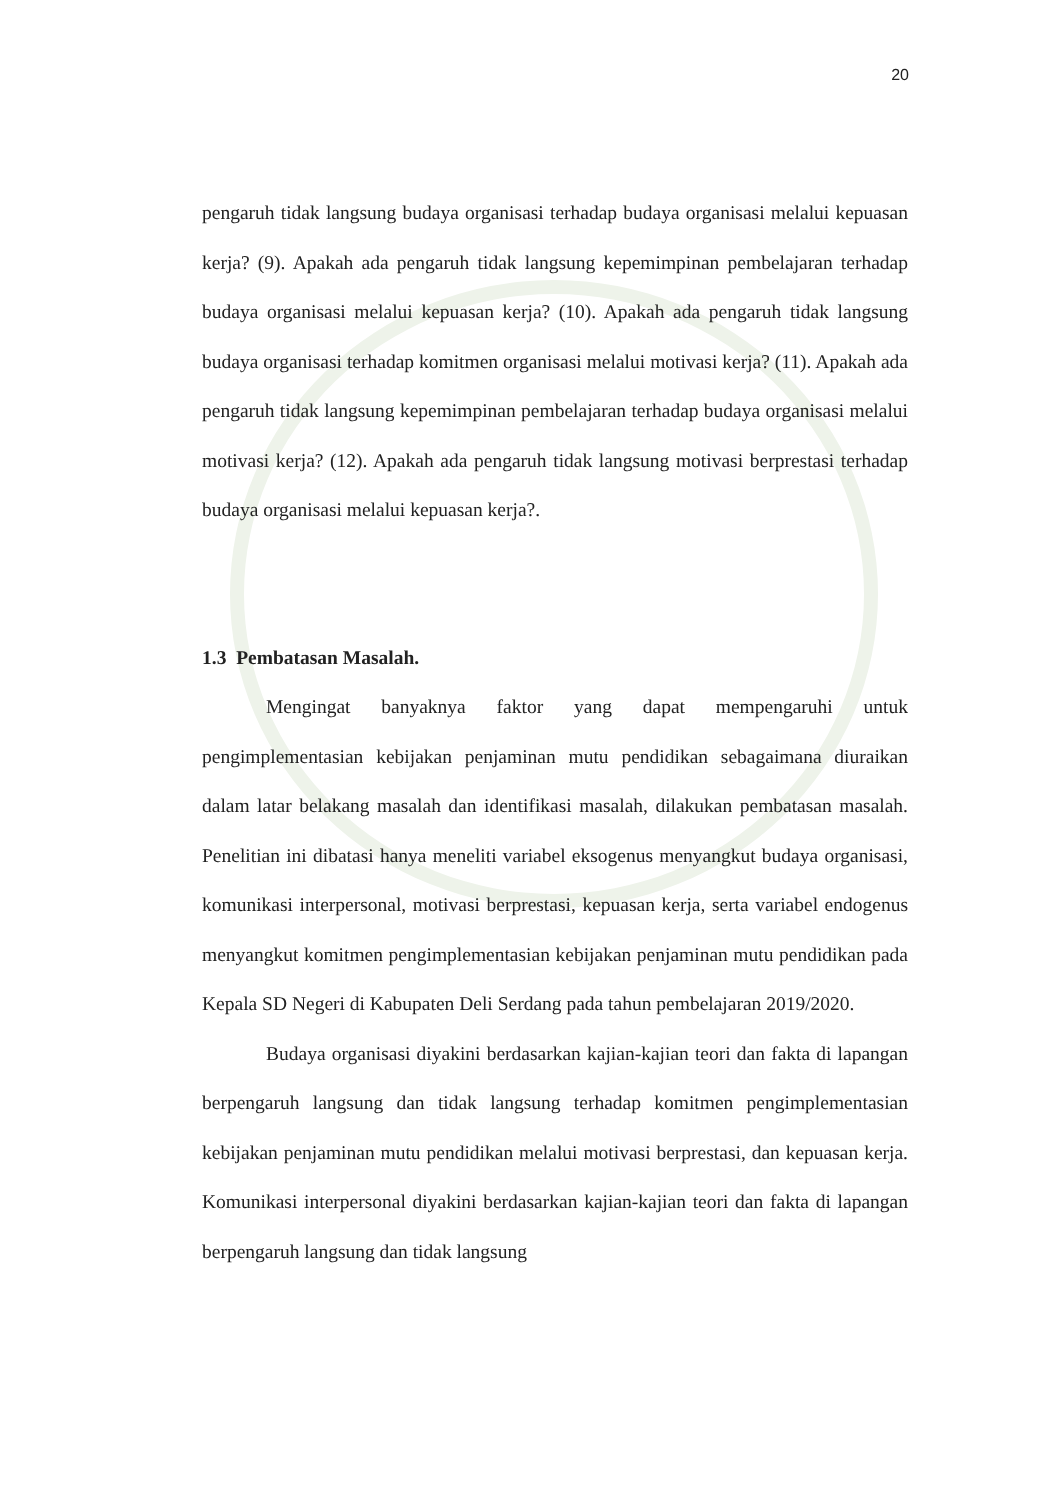20
pengaruh tidak langsung budaya organisasi terhadap budaya organisasi melalui kepuasan kerja? (9). Apakah ada pengaruh tidak langsung kepemimpinan pembelajaran terhadap budaya organisasi melalui kepuasan kerja? (10). Apakah ada pengaruh tidak langsung budaya organisasi terhadap komitmen organisasi melalui motivasi kerja? (11). Apakah ada pengaruh tidak langsung kepemimpinan pembelajaran terhadap budaya organisasi melalui motivasi kerja? (12). Apakah ada pengaruh tidak langsung motivasi berprestasi terhadap budaya organisasi melalui kepuasan kerja?.
1.3 Pembatasan Masalah.
Mengingat banyaknya faktor yang dapat mempengaruhi untuk pengimplementasian kebijakan penjaminan mutu pendidikan sebagaimana diuraikan dalam latar belakang masalah dan identifikasi masalah, dilakukan pembatasan masalah. Penelitian ini dibatasi hanya meneliti variabel eksogenus menyangkut budaya organisasi, komunikasi interpersonal, motivasi berprestasi, kepuasan kerja, serta variabel endogenus menyangkut komitmen pengimplementasian kebijakan penjaminan mutu pendidikan pada Kepala SD Negeri di Kabupaten Deli Serdang pada tahun pembelajaran 2019/2020.
Budaya organisasi diyakini berdasarkan kajian-kajian teori dan fakta di lapangan berpengaruh langsung dan tidak langsung terhadap komitmen pengimplementasian kebijakan penjaminan mutu pendidikan melalui motivasi berprestasi, dan kepuasan kerja. Komunikasi interpersonal diyakini berdasarkan kajian-kajian teori dan fakta di lapangan berpengaruh langsung dan tidak langsung